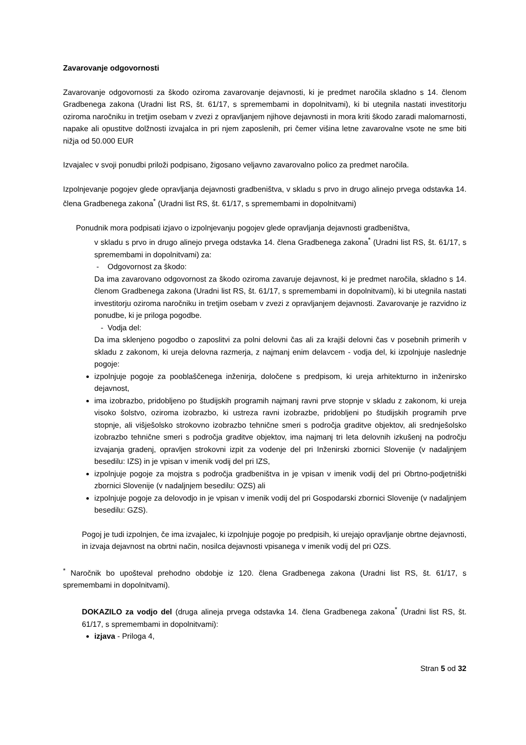Zavarovanje odgovornosti
Zavarovanje odgovornosti za škodo oziroma zavarovanje dejavnosti, ki je predmet naročila skladno s 14. členom Gradbenega zakona (Uradni list RS, št. 61/17, s spremembami in dopolnitvami), ki bi utegnila nastati investitorju oziroma naročniku in tretjim osebam v zvezi z opravljanjem njihove dejavnosti in mora kriti škodo zaradi malomarnosti, napake ali opustitve dolžnosti izvajalca in pri njem zaposlenih, pri čemer višina letne zavarovalne vsote ne sme biti nižja od 50.000 EUR
Izvajalec v svoji ponudbi priloži podpisano, žigosano veljavno zavarovalno polico za predmet naročila.
Izpolnjevanje pogojev glede opravljanja dejavnosti gradbeništva, v skladu s prvo in drugo alinejo prvega odstavka 14. člena Gradbenega zakona<sup>*</sup> (Uradni list RS, št. 61/17, s spremembami in dopolnitvami)
Ponudnik mora podpisati izjavo o izpolnjevanju pogojev glede opravljanja dejavnosti gradbeništva,
v skladu s prvo in drugo alinejo prvega odstavka 14. člena Gradbenega zakona<sup>*</sup> (Uradni list RS, št. 61/17, s spremembami in dopolnitvami) za:
- Odgovornost za škodo:
Da ima zavarovano odgovornost za škodo oziroma zavaruje dejavnost, ki je predmet naročila, skladno s 14. členom Gradbenega zakona (Uradni list RS, št. 61/17, s spremembami in dopolnitvami), ki bi utegnila nastati investitorju oziroma naročniku in tretjim osebam v zvezi z opravljanjem dejavnosti. Zavarovanje je razvidno iz ponudbe, ki je priloga pogodbe.
- Vodja del:
Da ima sklenjeno pogodbo o zaposlitvi za polni delovni čas ali za krajši delovni čas v posebnih primerih v skladu z zakonom, ki ureja delovna razmerja, z najmanj enim delavcem - vodja del, ki izpolnjuje naslednje pogoje:
izpolnjuje pogoje za pooblaščenega inženirja, določene s predpisom, ki ureja arhitekturno in inženirsko dejavnost,
ima izobrazbo, pridobljeno po študijskih programih najmanj ravni prve stopnje v skladu z zakonom, ki ureja visoko šolstvo, oziroma izobrazbo, ki ustreza ravni izobrazbe, pridobljeni po študijskih programih prve stopnje, ali višješolsko strokovno izobrazbo tehnične smeri s področja graditve objektov, ali srednješolsko izobrazbo tehnične smeri s področja graditve objektov, ima najmanj tri leta delovnih izkušenj na področju izvajanja gradenj, opravljen strokovni izpit za vodenje del pri Inženirski zbornici Slovenije (v nadaljnjem besedilu: IZS) in je vpisan v imenik vodij del pri IZS,
izpolnjuje pogoje za mojstra s področja gradbeništva in je vpisan v imenik vodij del pri Obrtno-podjetniški zbornici Slovenije (v nadaljnjem besedilu: OZS) ali
izpolnjuje pogoje za delovodjo in je vpisan v imenik vodij del pri Gospodarski zbornici Slovenije (v nadaljnjem besedilu: GZS).
Pogoj je tudi izpolnjen, če ima izvajalec, ki izpolnjuje pogoje po predpisih, ki urejajo opravljanje obrtne dejavnosti, in izvaja dejavnost na obrtni način, nosilca dejavnosti vpisanega v imenik vodij del pri OZS.
<sup>*</sup> Naročnik bo upošteval prehodno obdobje iz 120. člena Gradbenega zakona (Uradni list RS, št. 61/17, s spremembami in dopolnitvami).
DOKAZILO za vodjo del (druga alineja prvega odstavka 14. člena Gradbenega zakona<sup>*</sup> (Uradni list RS, št. 61/17, s spremembami in dopolnitvami):
izjava - Priloga 4,
Stran 5 od 32